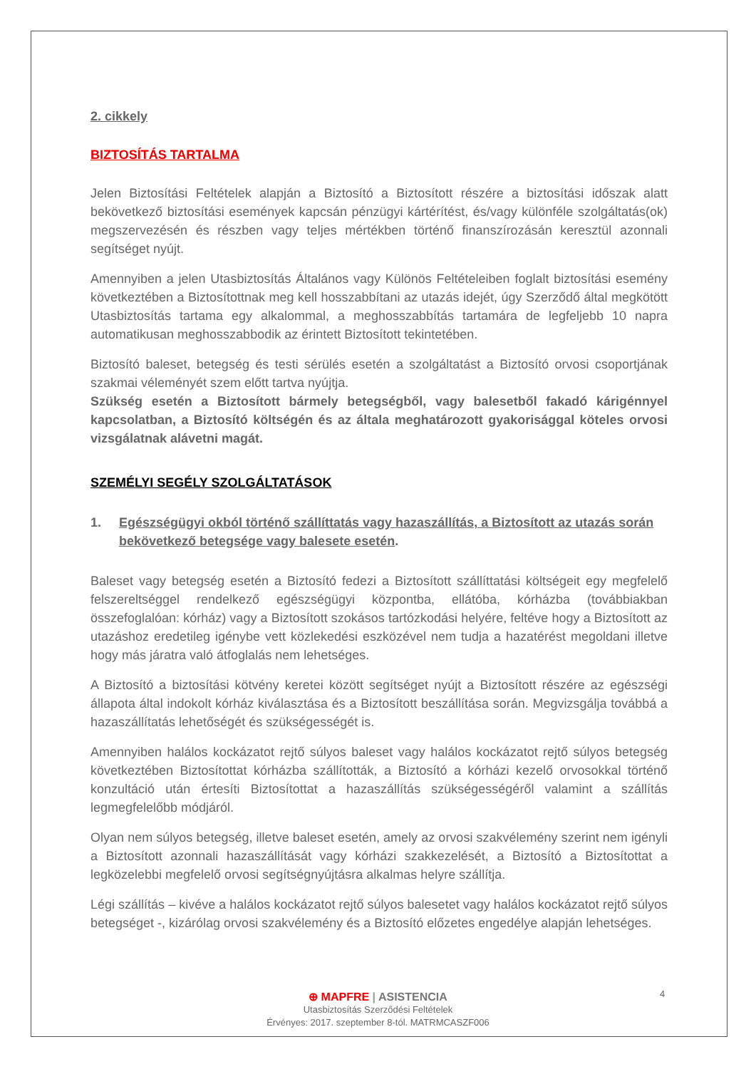2. cikkely
BIZTOSÍTÁS TARTALMA
Jelen Biztosítási Feltételek alapján a Biztosító a Biztosított részére a biztosítási időszak alatt bekövetkező biztosítási események kapcsán pénzügyi kártérítést, és/vagy különféle szolgáltatás(ok) megszervezésén és részben vagy teljes mértékben történő finanszírozásán keresztül azonnali segítséget nyújt.
Amennyiben a jelen Utasbiztosítás Általános vagy Különös Feltételeiben foglalt biztosítási esemény következtében a Biztosítottnak meg kell hosszabbítani az utazás idejét, úgy Szerződő által megkötött Utasbiztosítás tartama egy alkalommal, a meghosszabbítás tartamára de legfeljebb 10 napra automatikusan meghosszabbodik az érintett Biztosított tekintetében.
Biztosító baleset, betegség és testi sérülés esetén a szolgáltatást a Biztosító orvosi csoportjának szakmai véleményét szem előtt tartva nyújtja.
Szükség esetén a Biztosított bármely betegségből, vagy balesetből fakadó kárigénnyel kapcsolatban, a Biztosító költségén és az általa meghatározott gyakorisággal köteles orvosi vizsgálatnak alávetni magát.
SZEMÉLYI SEGÉLY SZOLGÁLTATÁSOK
1. Egészségügyi okból történő szállíttatás vagy hazaszállítás, a Biztosított az utazás során bekövetkező betegsége vagy balesete esetén.
Baleset vagy betegség esetén a Biztosító fedezi a Biztosított szállíttatási költségeit egy megfelelő felszereltséggel rendelkező egészségügyi központba, ellátóba, kórházba (továbbiakban összefoglalóan: kórház) vagy a Biztosított szokásos tartózkodási helyére, feltéve hogy a Biztosított az utazáshoz eredetileg igénybe vett közlekedési eszközével nem tudja a hazatérést megoldani illetve hogy más járatra való átfoglalás nem lehetséges.
A Biztosító a biztosítási kötvény keretei között segítséget nyújt a Biztosított részére az egészségi állapota által indokolt kórház kiválasztása és a Biztosított beszállítása során. Megvizsgálja továbbá a hazaszállítatás lehetőségét és szükségességét is.
Amennyiben halálos kockázatot rejtő súlyos baleset vagy halálos kockázatot rejtő súlyos betegség következtében Biztosítottat kórházba szállították, a Biztosító a kórházi kezelő orvosokkal történő konzultáció után értesíti Biztosítottat a hazaszállítás szükségességéről valamint a szállítás legmegfelelőbb módjáról.
Olyan nem súlyos betegség, illetve baleset esetén, amely az orvosi szakvélemény szerint nem igényli a Biztosított azonnali hazaszállítását vagy kórházi szakkezelését, a Biztosító a Biztosítottat a legközelebbi megfelelő orvosi segítségnyújtásra alkalmas helyre szállítja.
Légi szállítás – kivéve a halálos kockázatot rejtő súlyos balesetet vagy halálos kockázatot rejtő súlyos betegséget -, kizárólag orvosi szakvélemény és a Biztosító előzetes engedélye alapján lehetséges.
⊕ MAPFRE | ASISTENCIA
Utasbiztosítás Szerződési Feltételek
Érvényes: 2017. szeptember 8-tól. MATRMCASZF006
4